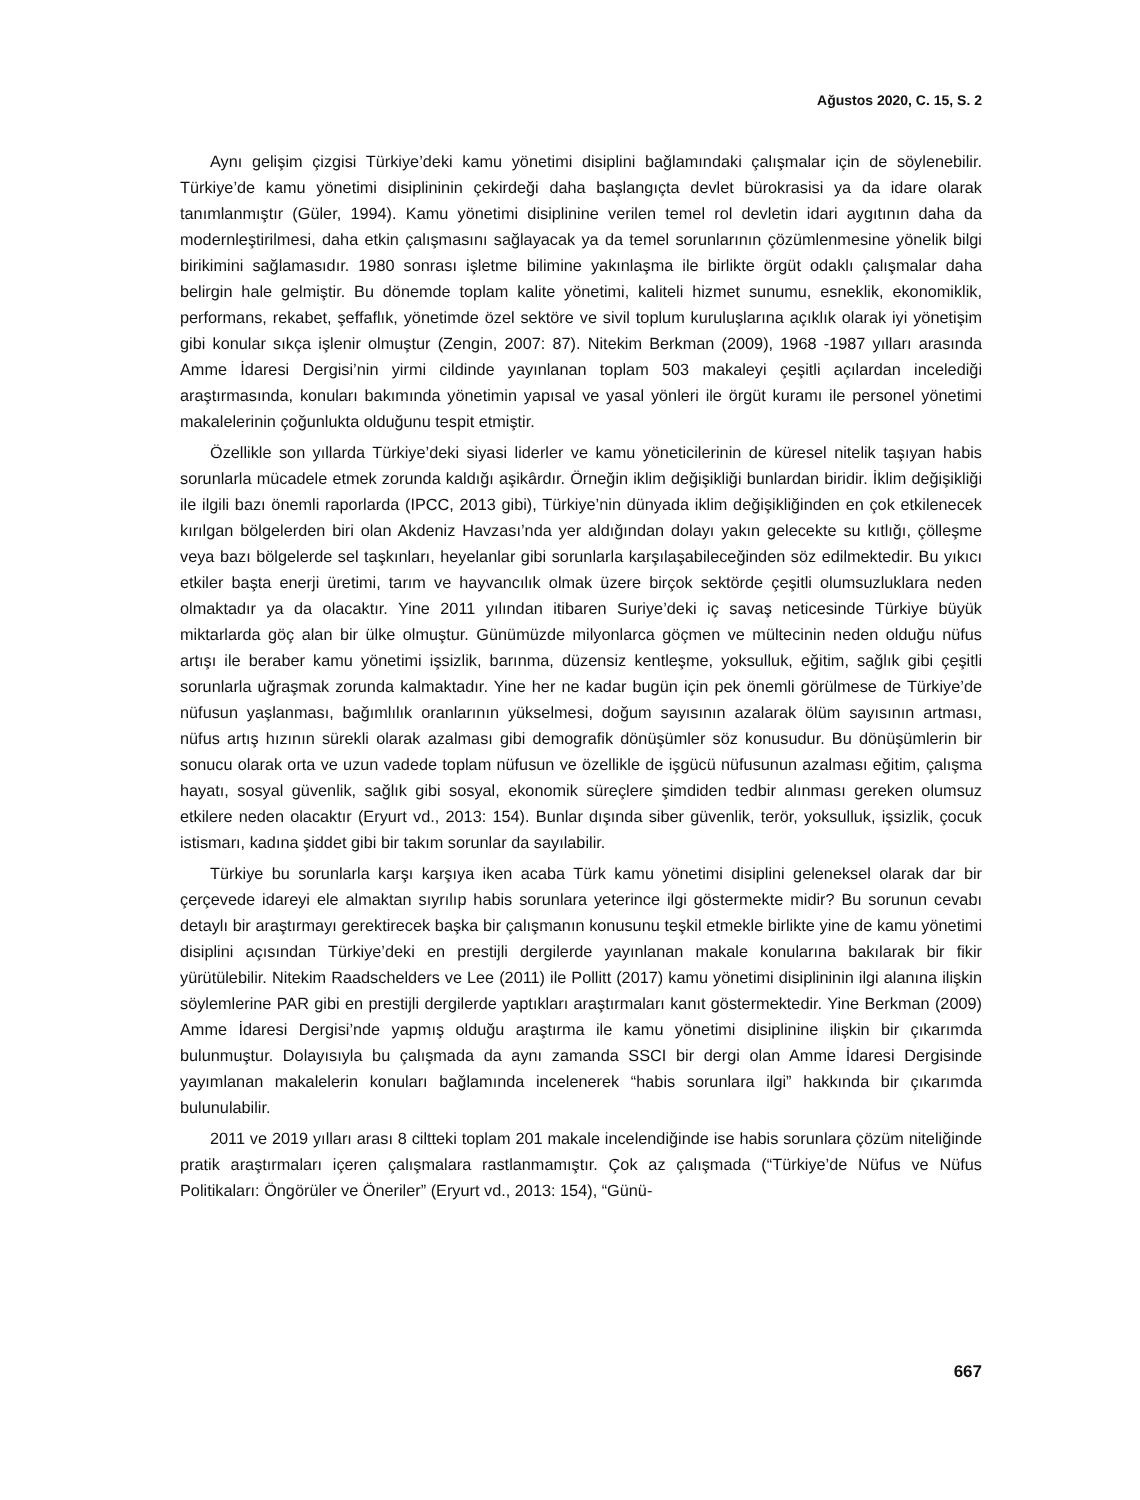Ağustos 2020, C. 15, S. 2
Aynı gelişim çizgisi Türkiye’deki kamu yönetimi disiplini bağlamındaki çalışmalar için de söylenebilir. Türkiye’de kamu yönetimi disiplininin çekirdeği daha başlangıçta devlet bürokrasisi ya da idare olarak tanımlanmıştır (Güler, 1994). Kamu yönetimi disiplinine verilen temel rol devletin idari aygıtının daha da modernleştirilmesi, daha etkin çalışmasını sağlayacak ya da temel sorunlarının çözümlenmesine yönelik bilgi birikimini sağlamasıdır. 1980 sonrası işletme bilimine yakınlaşma ile birlikte örgüt odaklı çalışmalar daha belirgin hale gelmiştir. Bu dönemde toplam kalite yönetimi, kaliteli hizmet sunumu, esneklik, ekonomiklik, performans, rekabet, şeffaflık, yönetimde özel sektöre ve sivil toplum kuruluşlarına açıklık olarak iyi yönetişim gibi konular sıkça işlenir olmuştur (Zengin, 2007: 87). Nitekim Berkman (2009), 1968 -1987 yılları arasında Amme İdaresi Dergisi’nin yirmi cildinde yayınlanan toplam 503 makaleyi çeşitli açılardan incelediği araştırmasında, konuları bakımında yönetimin yapısal ve yasal yönleri ile örgüt kuramı ile personel yönetimi makalelerinin çoğunlukta olduğunu tespit etmiştir.
Özellikle son yıllarda Türkiye’deki siyasi liderler ve kamu yöneticilerinin de küresel nitelik taşıyan habis sorunlarla mücadele etmek zorunda kaldığı aşikârdır. Örneğin iklim değişikliği bunlardan biridir. İklim değişikliği ile ilgili bazı önemli raporlarda (IPCC, 2013 gibi), Türkiye’nin dünyada iklim değişikliğinden en çok etkilenecek kırılgan bölgelerden biri olan Akdeniz Havzası’nda yer aldığından dolayı yakın gelecekte su kıtlığı, çölleşme veya bazı bölgelerde sel taşkınları, heyelanlar gibi sorunlarla karşılaşabileceğinden söz edilmektedir. Bu yıkıcı etkiler başta enerji üretimi, tarım ve hayvancılık olmak üzere birçok sektörde çeşitli olumsuzluklara neden olmaktadır ya da olacaktır. Yine 2011 yılından itibaren Suriye’deki iç savaş neticesinde Türkiye büyük miktarlarda göç alan bir ülke olmuştur. Günümüzde milyonlarca göçmen ve mültecinin neden olduğu nüfus artışı ile beraber kamu yönetimi işsizlik, barınma, düzensiz kentleşme, yoksulluk, eğitim, sağlık gibi çeşitli sorunlarla uğraşmak zorunda kalmaktadır. Yine her ne kadar bugün için pek önemli görülmese de Türkiye’de nüfusun yaşlanması, bağımlılık oranlarının yükselmesi, doğum sayısının azalarak ölüm sayısının artması, nüfus artış hızının sürekli olarak azalması gibi demografik dönüşümler söz konusudur. Bu dönüşümlerin bir sonucu olarak orta ve uzun vadede toplam nüfusun ve özellikle de işgücü nüfusunun azalması eğitim, çalışma hayatı, sosyal güvenlik, sağlık gibi sosyal, ekonomik süreçlere şimdiden tedbir alınması gereken olumsuz etkilere neden olacaktır (Eryurt vd., 2013: 154). Bunlar dışında siber güvenlik, terör, yoksulluk, işsizlik, çocuk istismarı, kadına şiddet gibi bir takım sorunlar da sayılabilir.
Türkiye bu sorunlarla karşı karşıya iken acaba Türk kamu yönetimi disiplini geleneksel olarak dar bir çerçevede idareyi ele almaktan sıyrılıp habis sorunlara yeterince ilgi göstermekte midir? Bu sorunun cevabı detaylı bir araştırmayı gerektirecek başka bir çalışmanın konusunu teşkil etmekle birlikte yine de kamu yönetimi disiplini açısından Türkiye’deki en prestijli dergilerde yayınlanan makale konularına bakılarak bir fikir yürütülebilir. Nitekim Raadschelders ve Lee (2011) ile Pollitt (2017) kamu yönetimi disiplininin ilgi alanına ilişkin söylemlerine PAR gibi en prestijli dergilerde yaptıkları araştırmaları kanıt göstermektedir. Yine Berkman (2009) Amme İdaresi Dergisi’nde yapmış olduğu araştırma ile kamu yönetimi disiplinine ilişkin bir çıkarımda bulunmuştur. Dolayısıyla bu çalışmada da aynı zamanda SSCI bir dergi olan Amme İdaresi Dergisinde yayımlanan makalelerin konuları bağlamında incelenerek “habis sorunlara ilgi” hakkında bir çıkarımda bulunulabilir.
2011 ve 2019 yılları arası 8 ciltteki toplam 201 makale incelendiğinde ise habis sorunlara çözüm niteliğinde pratik araştırmaları içeren çalışmalara rastlanmamıştır. Çok az çalışmada (“Türkiye’de Nüfus ve Nüfus Politikaları: Öngörüler ve Öneriler” (Eryurt vd., 2013: 154), “Günü-
667